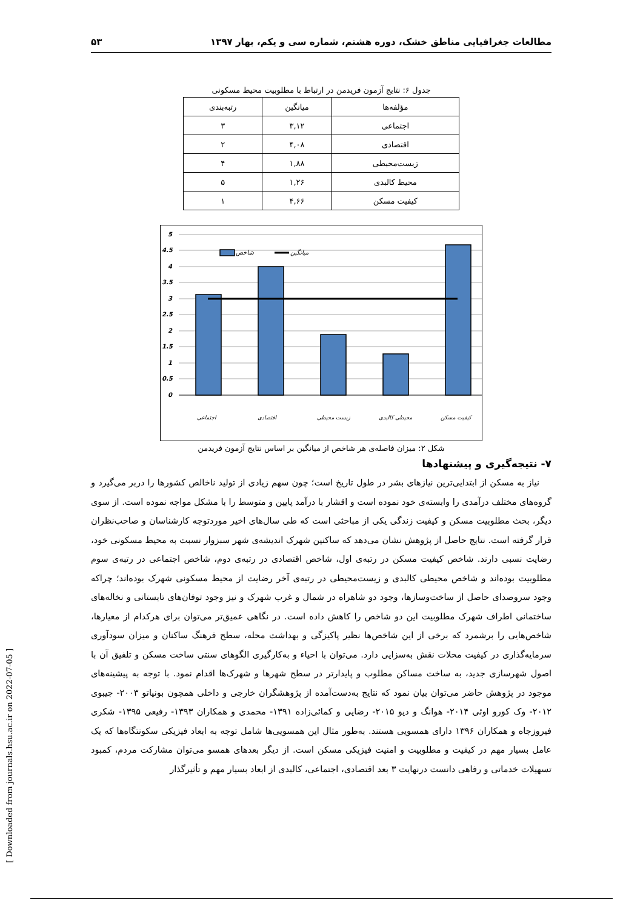مطالعات جغرافیایی مناطق خشک، دوره هشتم، شماره سی و یکم، بهار ۱۳۹۷ ۵۳
جدول ۶: نتایج آزمون فریدمن در ارتباط با مطلوبیت محیط مسکونی
| مؤلفه‌ها | میانگین | رتبه‌بندی |
| --- | --- | --- |
| اجتماعی | ۳,۱۲ | ۳ |
| اقتصادی | ۴,۰۸ | ۲ |
| زیست‌محیطی | ۱,۸۸ | ۴ |
| محیط کالبدی | ۱,۲۶ | ۵ |
| کیفیت مسکن | ۴,۶۶ | ۱ |
5
4.5
4
3.5
3
2.5
2
1.5
1
0.5
0
شاخص
میانگین
اجتماعی
اقتصادی
زیست محیطی
محیطی کالبدی
کیفیت مسکن
شکل ۲: میزان فاصله‌ی هر شاخص از میانگین بر اساس نتایج آزمون فریدمن
۷- نتیجه‌گیری و پیشنهادها
نیاز به مسکن از ابتدایی‌ترین نیازهای بشر در طول تاریخ است؛ چون سهم زیادی از تولید ناخالص کشورها را دربر می‌گیرد و گروه‌های مختلف درآمدی را وابسته‌ی خود نموده است و اقشار با درآمد پایین و متوسط را با مشکل مواجه نموده است. از سوی دیگر، بحث مطلوبیت مسکن و کیفیت زندگی یکی از مباحثی است که طی سال‌های اخیر موردتوجه کارشناسان و صاحب‌نظران قرار گرفته است. نتایج حاصل از پژوهش نشان می‌دهد که ساکنین شهرک اندیشه‌ی شهر سبزوار نسبت به محیط مسکونی خود، رضایت نسبی دارند. شاخص کیفیت مسکن در رتبه‌ی اول، شاخص اقتصادی در رتبه‌ی دوم، شاخص اجتماعی در رتبه‌ی سوم مطلوبیت بوده‌اند و شاخص محیطی کالبدی و زیست‌محیطی در رتبه‌ی آخر رضایت از محیط مسکونی شهرک بوده‌اند؛ چراکه وجود سروصدای حاصل از ساخت‌وسازها، وجود دو شاهراه در شمال و غرب شهرک و نیز وجود توفان‌های تابستانی و نخاله‌های ساختمانی اطراف شهرک مطلوبیت این دو شاخص را کاهش داده است. در نگاهی عمیق‌تر می‌توان برای هرکدام از معیارها، شاخص‌هایی را برشمرد که برخی از این شاخص‌ها نظیر پاکیزگی و بهداشت محله، سطح فرهنگ ساکنان و میزان سودآوری سرمایه‌گذاری در کیفیت محلات نقش به‌سزایی دارد. می‌توان با احیاء و به‌کارگیری الگوهای سنتی ساخت مسکن و تلفیق آن با اصول شهرسازی جدید، به ساخت مساکن مطلوب و پایدارتر در سطح شهرها و شهرک‌ها اقدام نمود. با توجه به پیشینه‌های موجود در پژوهش حاضر می‌توان بیان نمود که نتایج به‌دست‌آمده از پژوهشگران خارجی و داخلی همچون بونیاتو ۲۰۰۳- جیبوی ۲۰۱۲- وک کورو اوئی ۲۰۱۴- هوانگ و دیو ۲۰۱۵- رضایی و کمائی‌زاده ۱۳۹۱- محمدی و همکاران ۱۳۹۳- رفیعی ۱۳۹۵- شکری فیروزجاه و همکاران ۱۳۹۶ دارای همسویی هستند. به‌طور مثال این همسویی‌ها شامل توجه به ابعاد فیزیکی سکونتگاه‌ها که یک عامل بسیار مهم در کیفیت و مطلوبیت و امنیت فیزیکی مسکن است. از دیگر بعدهای همسو می‌توان مشارکت مردم، کمبود تسهیلات خدماتی و رفاهی دانست درنهایت ۳ بعد اقتصادی، اجتماعی، کالبدی از ابعاد بسیار مهم و تأثیرگذار
[ Downloaded from journals.hsu.ac.ir on 2022-07-05 ]